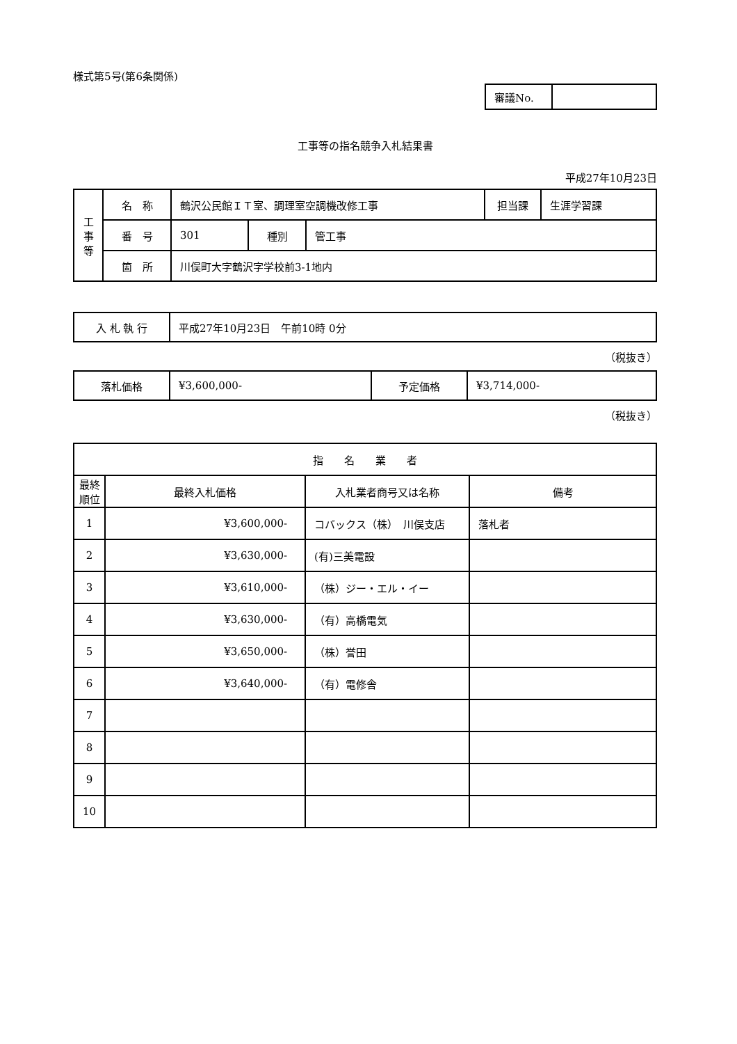様式第5号(第6条関係)
| 審議No. | |
工事等の指名競争入札結果書
平成27年10月23日
| 工 事 等 | 名 称 | 鶴沢公民館ＩＴ室、調理室空調機改修工事 | | | 担当課 | 生涯学習課 |
| | 番 号 | 301 | 種別 | 管工事 | | |
| | 箇 所 | 川俣町大字鶴沢字学校前3-1地内 | | | | |
| 入 札 執 行 | 平成27年10月23日 午前10時 0分 |
（税抜き）
| 落札価格 | ¥3,600,000- | 予定価格 | ¥3,714,000- |
（税抜き）
| 指 名 業 者 | | | |
| --- | --- | --- | --- |
| 最終 順位 | 最終入札価格 | 入札業者商号又は名称 | 備考 |
| 1 | ¥3,600,000- | コバックス（株） 川俣支店 | 落札者 |
| 2 | ¥3,630,000- | (有)三美電設 | |
| 3 | ¥3,610,000- | （株）ジー・エル・イー | |
| 4 | ¥3,630,000- | （有）高橋電気 | |
| 5 | ¥3,650,000- | （株）誉田 | |
| 6 | ¥3,640,000- | （有）電修舎 | |
| 7 | | | |
| 8 | | | |
| 9 | | | |
| 10 | | | |